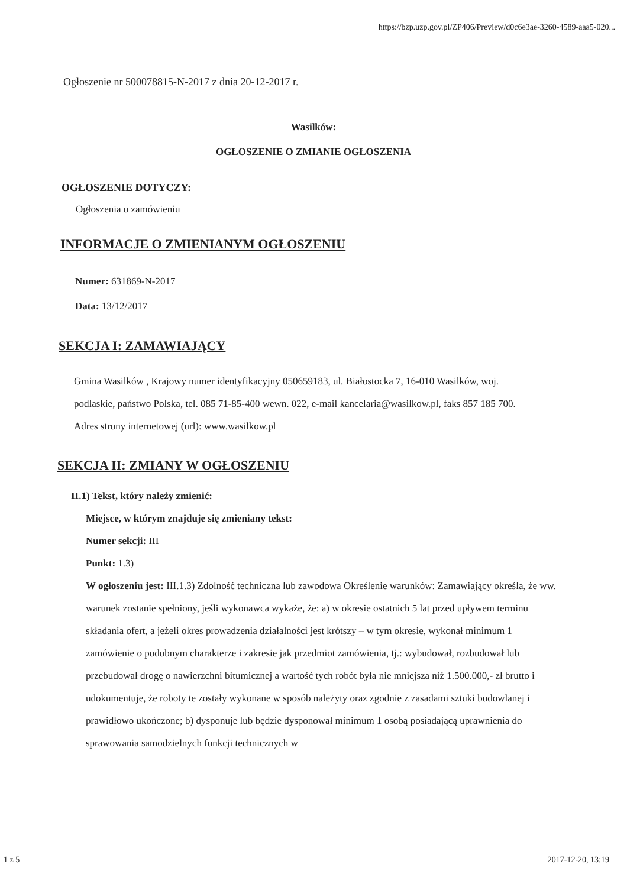https://bzp.uzp.gov.pl/ZP406/Preview/d0c6e3ae-3260-4589-aaa5-020...
Ogłoszenie nr 500078815-N-2017 z dnia 20-12-2017 r.
Wasilków:
OGŁOSZENIE O ZMIANIE OGŁOSZENIA
OGŁOSZENIE DOTYCZY:
Ogłoszenia o zamówieniu
INFORMACJE O ZMIENIANYM OGŁOSZENIU
Numer: 631869-N-2017
Data: 13/12/2017
SEKCJA I: ZAMAWIAJĄCY
Gmina Wasilków , Krajowy numer identyfikacyjny 050659183, ul. Białostocka 7, 16-010 Wasilków, woj. podlaskie, państwo Polska, tel. 085 71-85-400 wewn. 022, e-mail kancelaria@wasilkow.pl, faks 857 185 700.
Adres strony internetowej (url): www.wasilkow.pl
SEKCJA II: ZMIANY W OGŁOSZENIU
II.1) Tekst, który należy zmienić:
Miejsce, w którym znajduje się zmieniany tekst:
Numer sekcji: III
Punkt: 1.3)
W ogłoszeniu jest: III.1.3) Zdolność techniczna lub zawodowa Określenie warunków: Zamawiający określa, że ww. warunek zostanie spełniony, jeśli wykonawca wykaże, że: a) w okresie ostatnich 5 lat przed upływem terminu składania ofert, a jeżeli okres prowadzenia działalności jest krótszy – w tym okresie, wykonał minimum 1 zamówienie o podobnym charakterze i zakresie jak przedmiot zamówienia, tj.: wybudował, rozbudował lub przebudował drogę o nawierzchni bitumicznej a wartość tych robót była nie mniejsza niż 1.500.000,- zł brutto i udokumentuje, że roboty te zostały wykonane w sposób należyty oraz zgodnie z zasadami sztuki budowlanej i prawidłowo ukończone; b) dysponuje lub będzie dysponował minimum 1 osobą posiadającą uprawnienia do sprawowania samodzielnych funkcji technicznych w
1 z 5 2017-12-20, 13:19